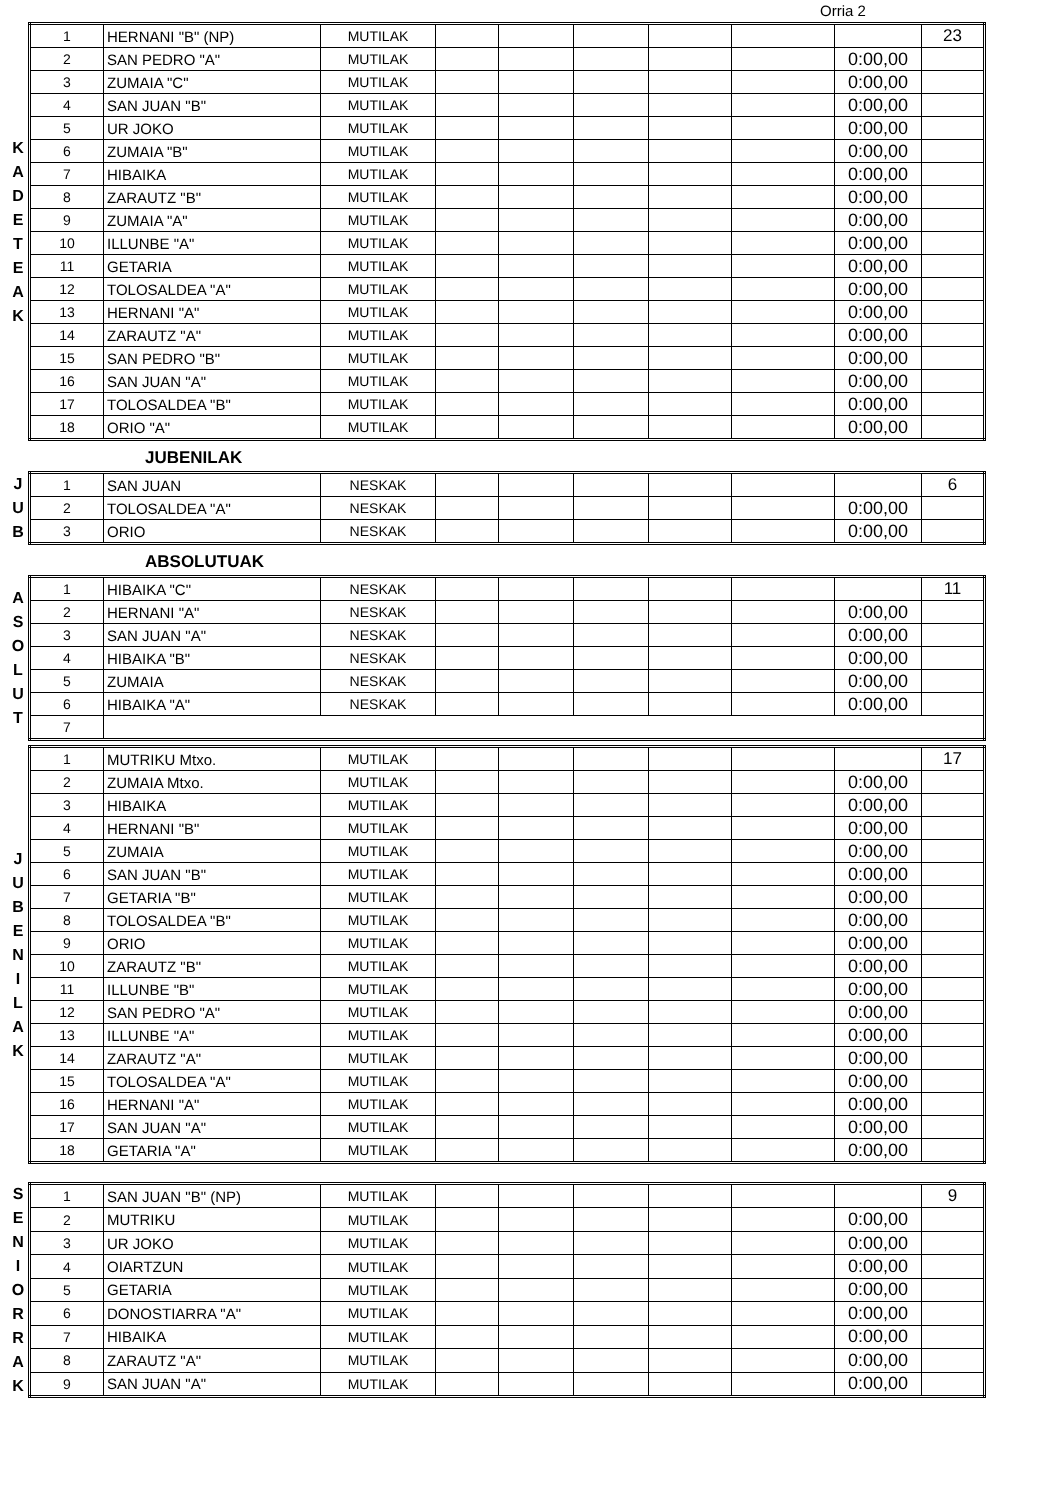Orria 2
KADETEAK
| 1 | HERNANI "B" (NP) | MUTILAK | | | | | | | 23 |
| 2 | SAN PEDRO "A" | MUTILAK | | | | | | 0:00,00 | |
| 3 | ZUMAIA "C" | MUTILAK | | | | | | 0:00,00 | |
| 4 | SAN JUAN "B" | MUTILAK | | | | | | 0:00,00 | |
| 5 | UR JOKO | MUTILAK | | | | | | 0:00,00 | |
| 6 | ZUMAIA "B" | MUTILAK | | | | | | 0:00,00 | |
| 7 | HIBAIKA | MUTILAK | | | | | | 0:00,00 | |
| 8 | ZARAUTZ "B" | MUTILAK | | | | | | 0:00,00 | |
| 9 | ZUMAIA "A" | MUTILAK | | | | | | 0:00,00 | |
| 10 | ILLUNBE "A" | MUTILAK | | | | | | 0:00,00 | |
| 11 | GETARIA | MUTILAK | | | | | | 0:00,00 | |
| 12 | TOLOSALDEA "A" | MUTILAK | | | | | | 0:00,00 | |
| 13 | HERNANI "A" | MUTILAK | | | | | | 0:00,00 | |
| 14 | ZARAUTZ "A" | MUTILAK | | | | | | 0:00,00 | |
| 15 | SAN PEDRO "B" | MUTILAK | | | | | | 0:00,00 | |
| 16 | SAN JUAN "A" | MUTILAK | | | | | | 0:00,00 | |
| 17 | TOLOSALDEA "B" | MUTILAK | | | | | | 0:00,00 | |
| 18 | ORIO "A" | MUTILAK | | | | | | 0:00,00 | |
JUBENILAK
JUB
| 1 | SAN JUAN | NESKAK | | | | | | | 6 |
| 2 | TOLOSALDEA "A" | NESKAK | | | | | | 0:00,00 | |
| 3 | ORIO | NESKAK | | | | | | 0:00,00 | |
ABSOLUTUAK
ASOLUT
| 1 | HIBAIKA "C" | NESKAK | | | | | | | 11 |
| 2 | HERNANI "A" | NESKAK | | | | | | 0:00,00 | |
| 3 | SAN JUAN "A" | NESKAK | | | | | | 0:00,00 | |
| 4 | HIBAIKA "B" | NESKAK | | | | | | 0:00,00 | |
| 5 | ZUMAIA | NESKAK | | | | | | 0:00,00 | |
| 6 | HIBAIKA "A" | NESKAK | | | | | | 0:00,00 | |
| 7 | | | | | | | | | |
JUBENILAK
| 1 | MUTRIKU Mtxo. | MUTILAK | | | | | | | 17 |
| 2 | ZUMAIA Mtxo. | MUTILAK | | | | | | 0:00,00 | |
| 3 | HIBAIKA | MUTILAK | | | | | | 0:00,00 | |
| 4 | HERNANI "B" | MUTILAK | | | | | | 0:00,00 | |
| 5 | ZUMAIA | MUTILAK | | | | | | 0:00,00 | |
| 6 | SAN JUAN "B" | MUTILAK | | | | | | 0:00,00 | |
| 7 | GETARIA "B" | MUTILAK | | | | | | 0:00,00 | |
| 8 | TOLOSALDEA "B" | MUTILAK | | | | | | 0:00,00 | |
| 9 | ORIO | MUTILAK | | | | | | 0:00,00 | |
| 10 | ZARAUTZ "B" | MUTILAK | | | | | | 0:00,00 | |
| 11 | ILLUNBE "B" | MUTILAK | | | | | | 0:00,00 | |
| 12 | SAN PEDRO "A" | MUTILAK | | | | | | 0:00,00 | |
| 13 | ILLUNBE "A" | MUTILAK | | | | | | 0:00,00 | |
| 14 | ZARAUTZ "A" | MUTILAK | | | | | | 0:00,00 | |
| 15 | TOLOSALDEA "A" | MUTILAK | | | | | | 0:00,00 | |
| 16 | HERNANI "A" | MUTILAK | | | | | | 0:00,00 | |
| 17 | SAN JUAN "A" | MUTILAK | | | | | | 0:00,00 | |
| 18 | GETARIA "A" | MUTILAK | | | | | | 0:00,00 | |
SENIORRAK
| 1 | SAN JUAN "B" (NP) | MUTILAK | | | | | | | 9 |
| 2 | MUTRIKU | MUTILAK | | | | | | 0:00,00 | |
| 3 | UR JOKO | MUTILAK | | | | | | 0:00,00 | |
| 4 | OIARTZUN | MUTILAK | | | | | | 0:00,00 | |
| 5 | GETARIA | MUTILAK | | | | | | 0:00,00 | |
| 6 | DONOSTIARRA "A" | MUTILAK | | | | | | 0:00,00 | |
| 7 | HIBAIKA | MUTILAK | | | | | | 0:00,00 | |
| 8 | ZARAUTZ "A" | MUTILAK | | | | | | 0:00,00 | |
| 9 | SAN JUAN "A" | MUTILAK | | | | | | 0:00,00 | |